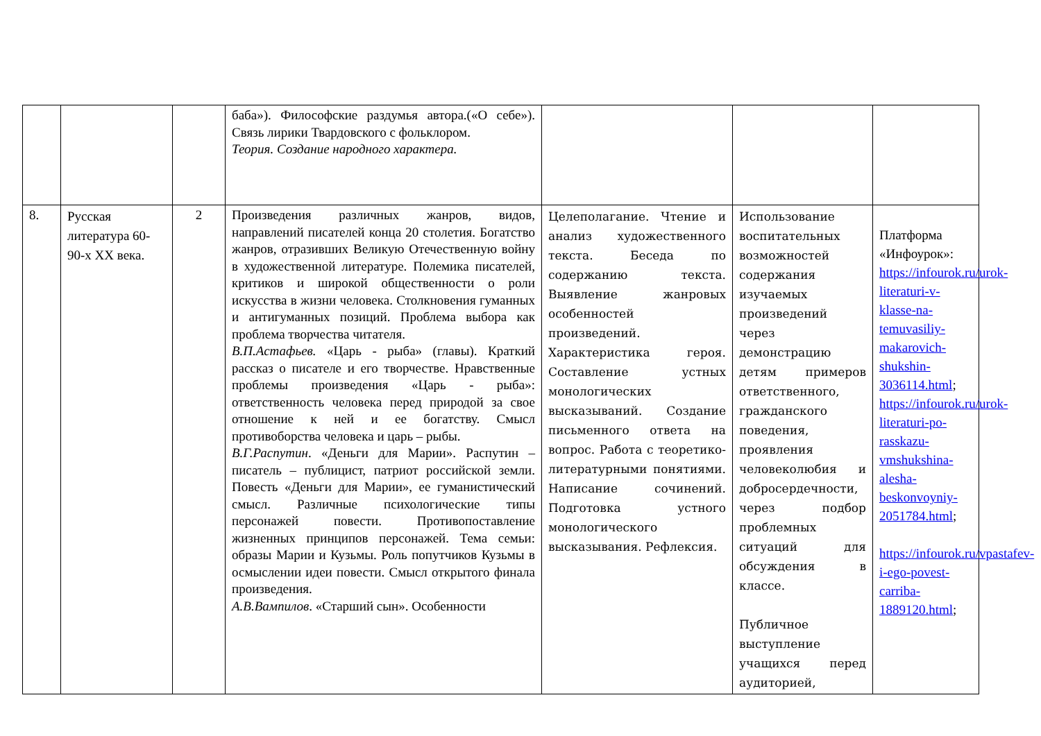| | | | баба»). Философские раздумья автора.(«О себе»). Связь лирики Твардовского с фольклором. Теория. Создание народного характера. | | | |
| 8. | Русская литература 60-90-х XX века. | 2 | Произведения различных жанров, видов, направлений писателей конца 20 столетия. Богатство жанров, отразивших Великую Отечественную войну в художественной литературе. Полемика писателей, критиков и широкой общественности о роли искусства в жизни человека. Столкновения гуманных и антигуманных позиций. Проблема выбора как проблема творчества читателя. В.П.Астафьев. «Царь - рыба» (главы). Краткий рассказ о писателе и его творчестве. Нравственные проблемы произведения «Царь - рыба»: ответственность человека перед природой за свое отношение к ней и ее богатству. Смысл противоборства человека и царь – рыбы. В.Г.Распутин . «Деньги для Марии». Распутин – писатель – публицист, патриот российской земли. Повесть «Деньги для Марии», ее гуманистический смысл. Различные психологические типы персонажей повести. Противопоставление жизненных принципов персонажей. Тема семьи: образы Марии и Кузьмы. Роль попутчиков Кузьмы в осмыслении идеи повести. Смысл открытого финала произведения. А.В.Вампилов . «Старший сын». Особенности | Целеполагание. Чтение и анализ художественного текста. Беседа по содержанию текста. Выявление жанровых особенностей произведений. Характеристика героя. Составление устных монологических высказываний. Создание письменного ответа на вопрос. Работа с теоретико-литературными понятиями. Написание сочинений. Подготовка устного монологического высказывания. Рефлексия. | Использование воспитательных возможностей содержания изучаемых произведений через демонстрацию детям примеров ответственного, гражданского поведения, проявления человеколюбия и добросердечности, через подбор проблемных ситуаций для обсуждения в классе. Публичное выступление учащихся перед аудиторией, | Платформа «Инфоурок»: https://infourok.ru/urok-literaturi-v-klasse-na-temuvasiliy-makarovich-shukshin-3036114.html ; https://infourok.ru/urok-literaturi-po-rasskazu-vmshukshina-alesha-beskonvoyniy-2051784.html ; https://infourok.ru/vpastafev-i-ego-povest-carriba-1889120.html ; |